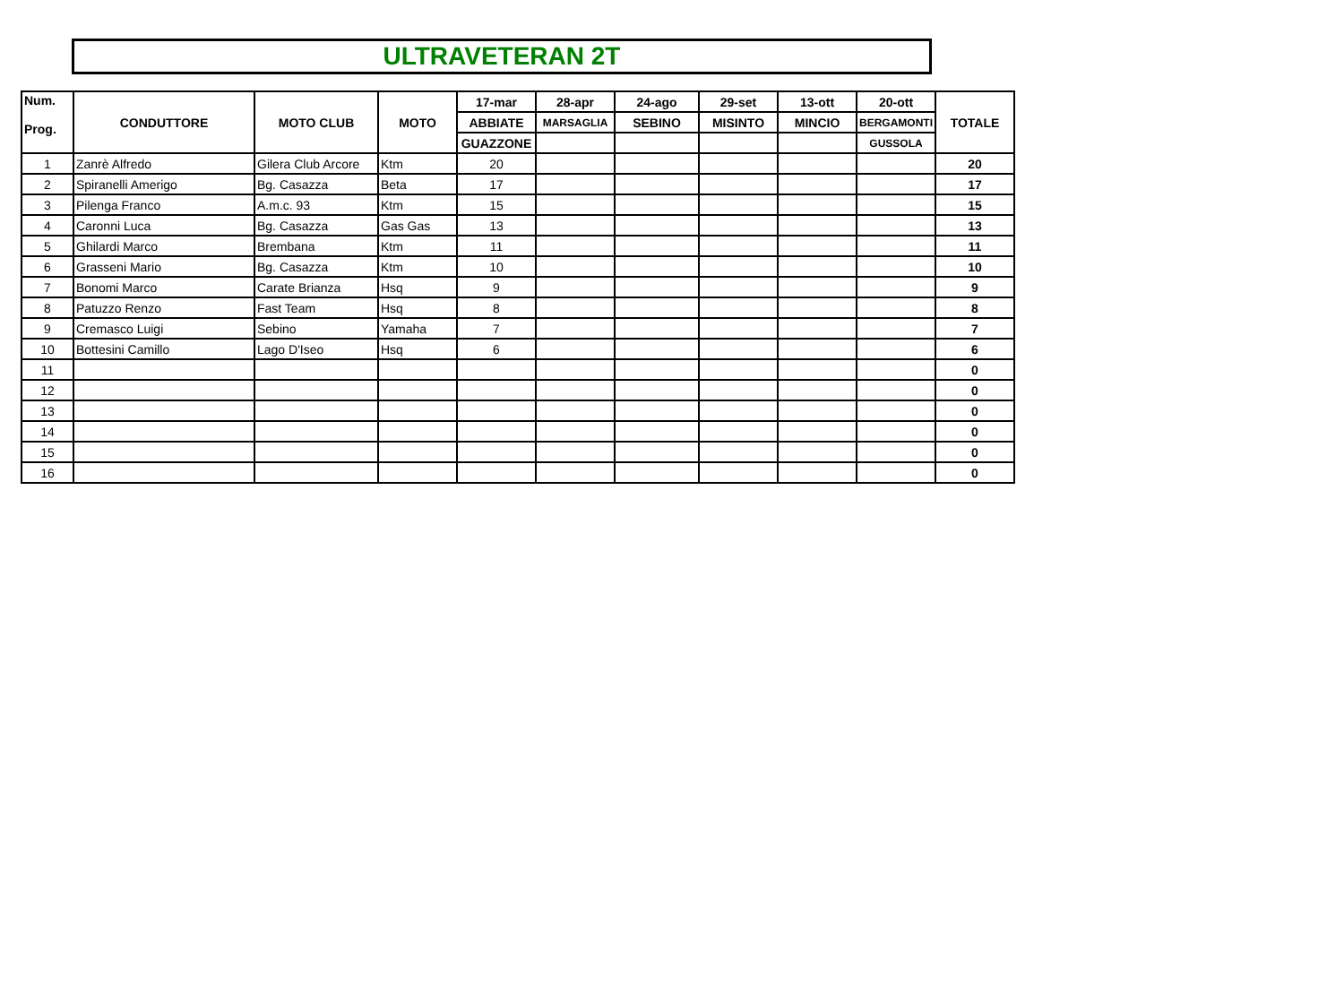ULTRAVETERAN 2T
| Num. Prog. | CONDUTTORE | MOTO CLUB | MOTO | 17-mar | 28-apr | 24-ago | 29-set | 13-ott | 20-ott | TOTALE |
| --- | --- | --- | --- | --- | --- | --- | --- | --- | --- | --- |
| | | | | ABBIATE | MARSAGLIA | SEBINO | MISINTO | MINCIO | BERGAMONTI | |
| | | | | GUAZZONE | | | | | GUSSOLA | |
| 1 | Zanrè Alfredo | Gilera Club Arcore | Ktm | 20 | | | | | | 20 |
| 2 | Spiranelli Amerigo | Bg. Casazza | Beta | 17 | | | | | | 17 |
| 3 | Pilenga Franco | A.m.c. 93 | Ktm | 15 | | | | | | 15 |
| 4 | Caronni Luca | Bg. Casazza | Gas Gas | 13 | | | | | | 13 |
| 5 | Ghilardi Marco | Brembana | Ktm | 11 | | | | | | 11 |
| 6 | Grasseni Mario | Bg. Casazza | Ktm | 10 | | | | | | 10 |
| 7 | Bonomi Marco | Carate Brianza | Hsq | 9 | | | | | | 9 |
| 8 | Patuzzo Renzo | Fast Team | Hsq | 8 | | | | | | 8 |
| 9 | Cremasco Luigi | Sebino | Yamaha | 7 | | | | | | 7 |
| 10 | Bottesini Camillo | Lago D'Iseo | Hsq | 6 | | | | | | 6 |
| 11 | | | | | | | | | | 0 |
| 12 | | | | | | | | | | 0 |
| 13 | | | | | | | | | | 0 |
| 14 | | | | | | | | | | 0 |
| 15 | | | | | | | | | | 0 |
| 16 | | | | | | | | | | 0 |